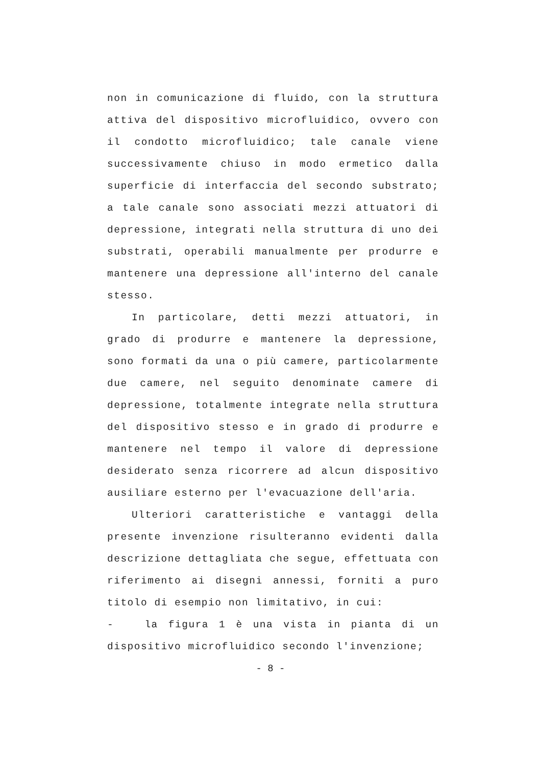non in comunicazione di fluido, con la struttura attiva del dispositivo microfluidico, ovvero con il condotto microfluidico; tale canale viene successivamente chiuso in modo ermetico dalla superficie di interfaccia del secondo substrato; a tale canale sono associati mezzi attuatori di depressione, integrati nella struttura di uno dei substrati, operabili manualmente per produrre e mantenere una depressione all'interno del canale stesso.
In particolare, detti mezzi attuatori, in grado di produrre e mantenere la depressione, sono formati da una o più camere, particolarmente due camere, nel seguito denominate camere di depressione, totalmente integrate nella struttura del dispositivo stesso e in grado di produrre e mantenere nel tempo il valore di depressione desiderato senza ricorrere ad alcun dispositivo ausiliare esterno per l'evacuazione dell'aria.
Ulteriori caratteristiche e vantaggi della presente invenzione risulteranno evidenti dalla descrizione dettagliata che segue, effettuata con riferimento ai disegni annessi, forniti a puro titolo di esempio non limitativo, in cui:
- la figura 1 è una vista in pianta di un dispositivo microfluidico secondo l'invenzione;
- 8 -